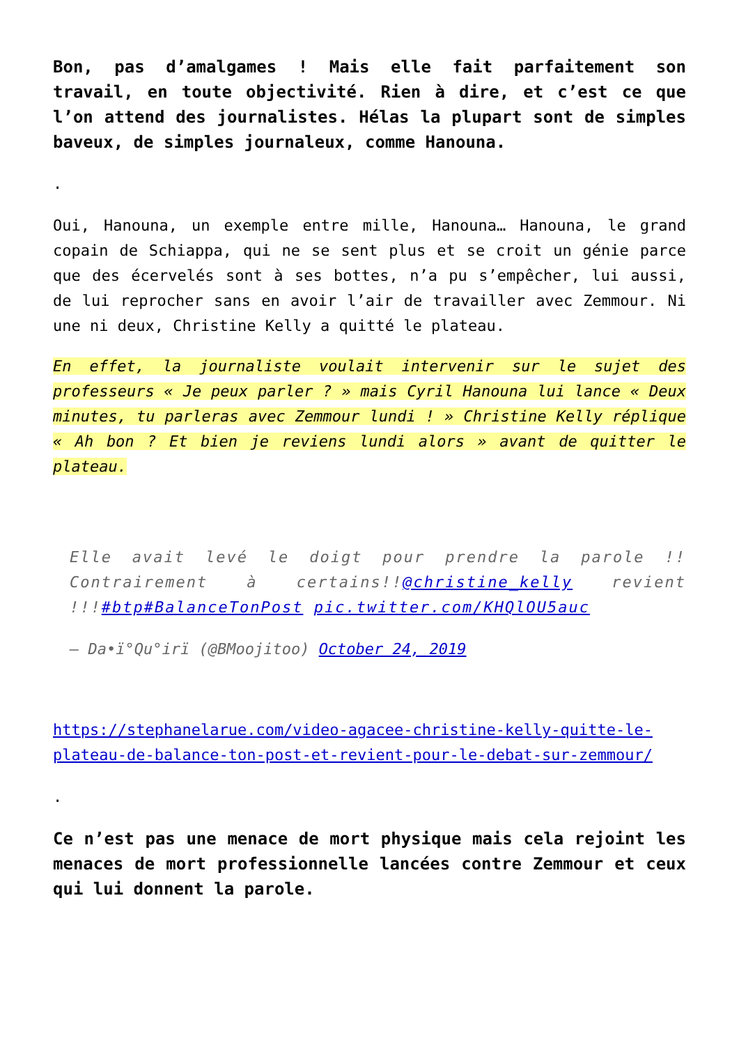Bon, pas d’amalgames ! Mais elle fait parfaitement son travail, en toute objectivité. Rien à dire, et c’est ce que l’on attend des journalistes. Hélas la plupart sont de simples baveux, de simples journaleux, comme Hanouna.
.
Oui, Hanouna, un exemple entre mille, Hanouna… Hanouna, le grand copain de Schiappa, qui ne se sent plus et se croit un génie parce que des écervelés sont à ses bottes, n’a pu s’empêcher, lui aussi, de lui reprocher sans en avoir l’air de travailler avec Zemmour. Ni une ni deux, Christine Kelly a quitté le plateau.
En effet, la journaliste voulait intervenir sur le sujet des professeurs « Je peux parler ? » mais Cyril Hanouna lui lance « Deux minutes, tu parleras avec Zemmour lundi ! » Christine Kelly réplique « Ah bon ? Et bien je reviens lundi alors » avant de quitter le plateau.
Elle avait levé le doigt pour prendre la parole !! Contrairement à certains!!@christine_kelly revient !!!#btp#BalanceTonPost pic.twitter.com/KHQlOU5auc
— Da•ï°Qu°irï (@BMoojitoo) October 24, 2019
https://stephanelarue.com/video-agacee-christine-kelly-quitte-le-plateau-de-balance-ton-post-et-revient-pour-le-debat-sur-zemmour/
.
Ce n’est pas une menace de mort physique mais cela rejoint les menaces de mort professionnelle lancées contre Zemmour et ceux qui lui donnent la parole.